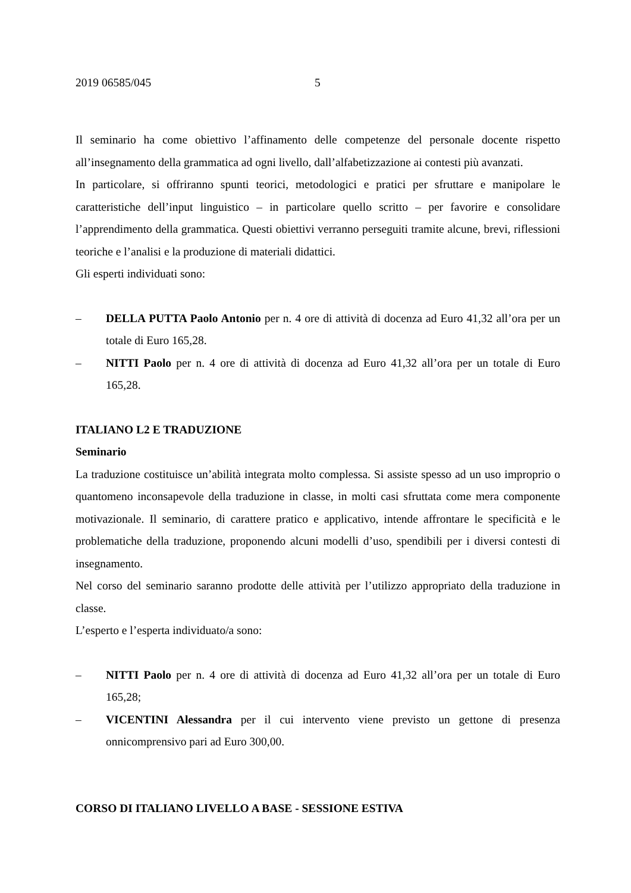2019 06585/045 5
Il seminario ha come obiettivo l’affinamento delle competenze del personale docente rispetto all’insegnamento della grammatica ad ogni livello, dall’alfabetizzazione ai contesti più avanzati.
In particolare, si offriranno spunti teorici, metodologici e pratici per sfruttare e manipolare le caratteristiche dell’input linguistico – in particolare quello scritto – per favorire e consolidare l’apprendimento della grammatica. Questi obiettivi verranno perseguiti tramite alcune, brevi, riflessioni teoriche e l’analisi e la produzione di materiali didattici.
Gli esperti individuati sono:
– DELLA PUTTA Paolo Antonio per n. 4 ore di attività di docenza ad Euro 41,32 all’ora per un totale di Euro 165,28.
– NITTI Paolo per n. 4 ore di attività di docenza ad Euro 41,32 all’ora per un totale di Euro 165,28.
ITALIANO L2 E TRADUZIONE
Seminario
La traduzione costituisce un’abilità integrata molto complessa. Si assiste spesso ad un uso improprio o quantomeno inconsapevole della traduzione in classe, in molti casi sfruttata come mera componente motivazionale. Il seminario, di carattere pratico e applicativo, intende affrontare le specificità e le problematiche della traduzione, proponendo alcuni modelli d’uso, spendibili per i diversi contesti di insegnamento.
Nel corso del seminario saranno prodotte delle attività per l’utilizzo appropriato della traduzione in classe.
L’esperto e l’esperta individuato/a sono:
– NITTI Paolo per n. 4 ore di attività di docenza ad Euro 41,32 all’ora per un totale di Euro 165,28;
– VICENTINI Alessandra per il cui intervento viene previsto un gettone di presenza onnicomprensivo pari ad Euro 300,00.
CORSO DI ITALIANO LIVELLO A BASE - SESSIONE ESTIVA